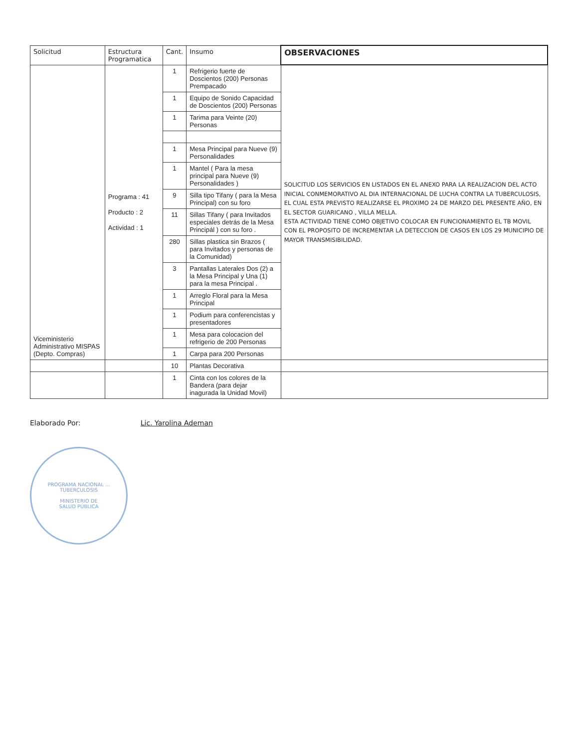| Solicitud | Estructura Programatica | Cant. | Insumo | OBSERVACIONES |
| --- | --- | --- | --- | --- |
| Viceministerio Administrativo MISPAS (Depto. Compras) | Programa : 41 Producto : 2 Actividad : 1 | 1 | Refrigerio fuerte de Doscientos (200) Personas Prempacado | SOLICITUD LOS SERVICIOS EN LISTADOS EN EL ANEXO PARA LA REALIZACION DEL ACTO INICIAL CONMEMORATIVO AL DIA INTERNACIONAL DE LUCHA CONTRA LA TUBERCULOSIS, EL CUAL ESTA PREVISTO REALIZARSE EL PROXIMO 24 DE MARZO DEL PRESENTE AÑO, EN EL SECTOR GUARICANO , VILLA MELLA. ESTA ACTIVIDAD TIENE COMO OBJETIVO COLOCAR EN FUNCIONAMIENTO EL TB MOVIL CON EL PROPOSITO DE INCREMENTAR LA DETECCION DE CASOS EN LOS 29 MUNICIPIO DE MAYOR TRANSMISIBILIDAD. |
| | | 1 | Equipo de Sonido Capacidad de Doscientos (200) Personas | |
| | | 1 | Tarima para Veinte (20) Personas | |
| | | 1 | Mesa Principal para Nueve (9) Personalidades | |
| | | 1 | Mantel ( Para la mesa principal para Nueve (9) Personalidades ) | |
| | | 9 | Silla tipo Tifany ( para la Mesa Principal) con su foro | |
| | | 11 | Sillas Tifany ( para Invitados especiales detrás de la Mesa Principál ) con su foro . | |
| | | 280 | Sillas plastica sin Brazos ( para Invitados y personas de la Comunidad) | |
| | | 3 | Pantallas Laterales Dos (2) a la Mesa Principal y Una (1) para la mesa Principal . | |
| | | 1 | Arreglo Floral para la Mesa Principal | |
| | | 1 | Podium para conferencistas y presentadores | |
| | | 1 | Mesa para colocacion del refrigerio de 200 Personas | |
| | | 1 | Carpa para 200 Personas | |
| | | 10 | Plantas Decorativa | |
| | | 1 | Cinta con los colores de la Bandera (para dejar inagurada la Unidad Movil) | |
Elaborado Por: Lic. Yarolina Ademan
PROGRAMA NACIONAL ... TUBERCULOSIS
MINISTERIO DE
SALUD PÚBLICA